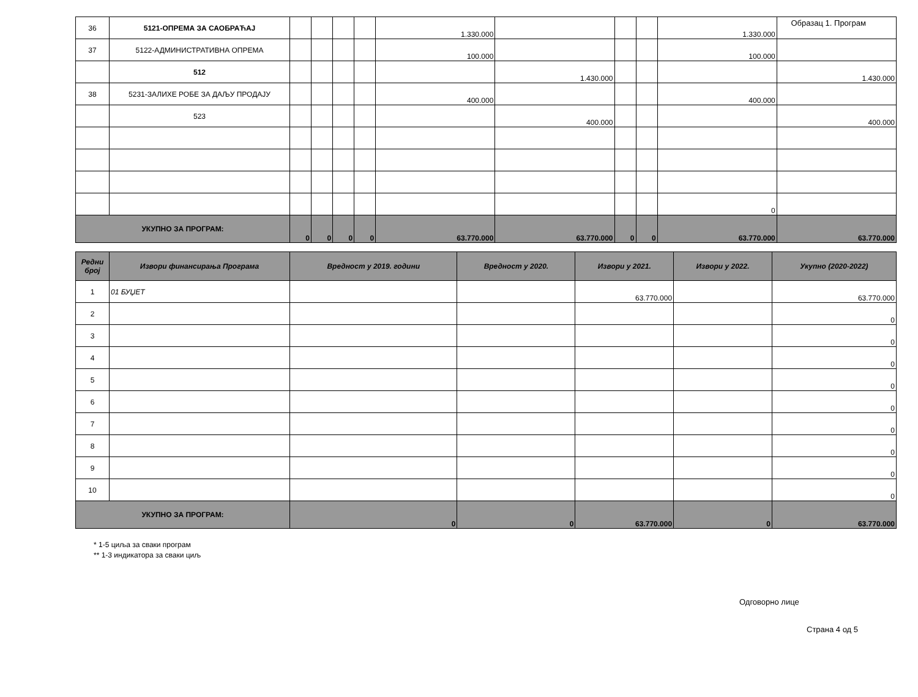Образац 1. Програм
| 36 | 5121-ОПРЕМА ЗА САОБРАЋАЈ | | | | | 1.330.000 | | | | 1.330.000 | |
| 37 | 5122-АДМИНИСТРАТИВНА ОПРЕМА | | | | | 100.000 | | | | 100.000 | |
| | 512 | | | | | | 1.430.000 | | | | 1.430.000 |
| 38 | 5231-ЗАЛИХЕ РОБЕ ЗА ДАЉУ ПРОДАЈУ | | | | | 400.000 | | | | 400.000 | |
| | 523 | | | | | | 400.000 | | | | 400.000 |
| | | | | | | | | | | 0 | |
| УКУПНО ЗА ПРОГРАМ: | | 0 | 0 | 0 | 0 | 63.770.000 | 63.770.000 | 0 | 0 | 63.770.000 | 63.770.000 |
| Редни број | Извори финансирања Програма | Вредност у 2019. години | Вредност у 2020. | Извори у 2021. | Извори у 2022. | Укупно (2020-2022) |
| --- | --- | --- | --- | --- | --- | --- |
| 1 | 01 БУЏЕТ | | | 63.770.000 | | 63.770.000 |
| 2 | | | | | | 0 |
| 3 | | | | | | 0 |
| 4 | | | | | | 0 |
| 5 | | | | | | 0 |
| 6 | | | | | | 0 |
| 7 | | | | | | 0 |
| 8 | | | | | | 0 |
| 9 | | | | | | 0 |
| 10 | | | | | | 0 |
| УКУПНО ЗА ПРОГРАМ: | | 0 | 0 | 63.770.000 | 0 | 63.770.000 |
* 1-5 циља за сваки програм
** 1-3 индикатора за сваки циљ
Одговорно лице
Страна 4 од 5